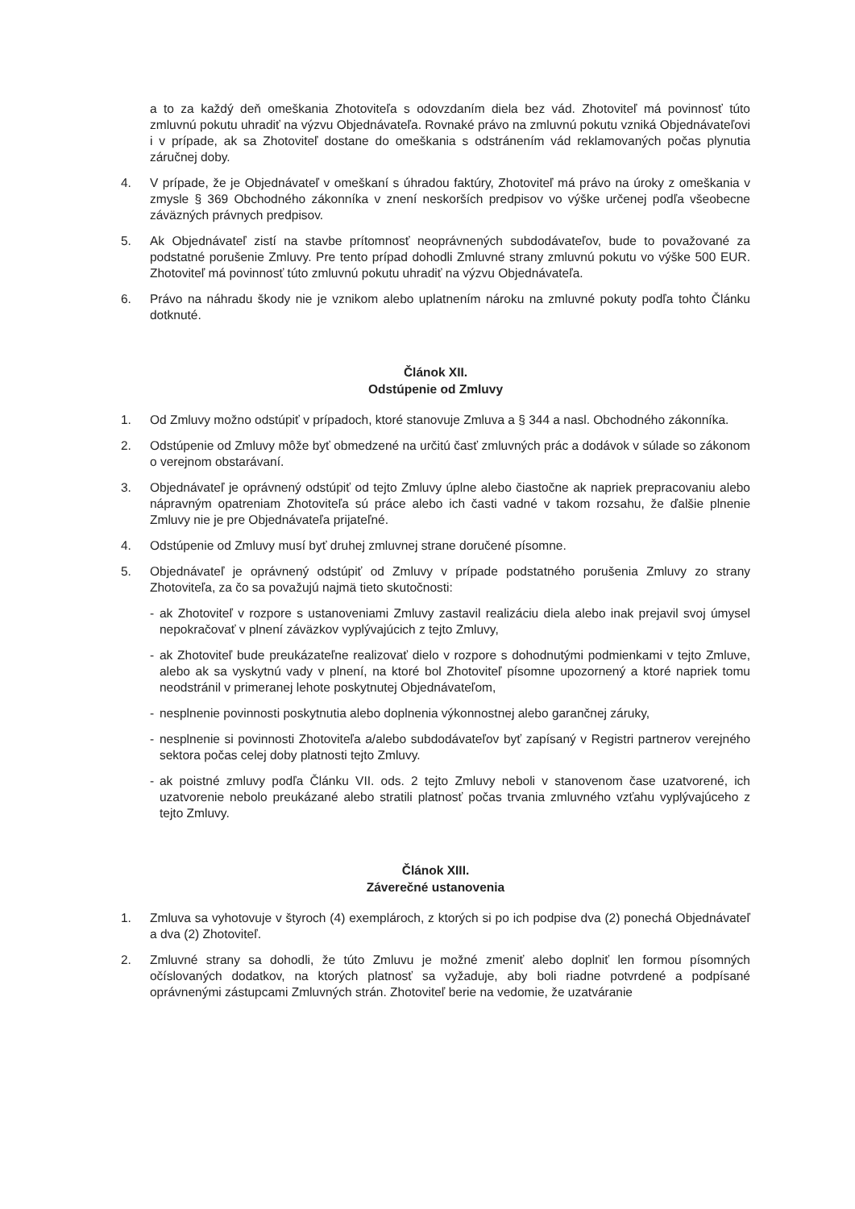a to za každý deň omeškania Zhotoviteľa s odovzdaním diela bez vád. Zhotoviteľ má povinnosť túto zmluvnú pokutu uhradiť na výzvu Objednávateľa. Rovnaké právo na zmluvnú pokutu vzniká Objednávateľovi i v prípade, ak sa Zhotoviteľ dostane do omeškania s odstránením vád reklamovaných počas plynutia záručnej doby.
4. V prípade, že je Objednávateľ v omeškaní s úhradou faktúry, Zhotoviteľ má právo na úroky z omeškania v zmysle § 369 Obchodného zákonníka v znení neskorších predpisov vo výške určenej podľa všeobecne záväzných právnych predpisov.
5. Ak Objednávateľ zistí na stavbe prítomnosť neoprávnených subdodávateľov, bude to považované za podstatné porušenie Zmluvy. Pre tento prípad dohodli Zmluvné strany zmluvnú pokutu vo výške 500 EUR. Zhotoviteľ má povinnosť túto zmluvnú pokutu uhradiť na výzvu Objednávateľa.
6. Právo na náhradu škody nie je vznikom alebo uplatnením nároku na zmluvné pokuty podľa tohto Článku dotknuté.
Článok XII.
Odstúpenie od Zmluvy
1. Od Zmluvy možno odstúpiť v prípadoch, ktoré stanovuje Zmluva a § 344 a nasl. Obchodného zákonníka.
2. Odstúpenie od Zmluvy môže byť obmedzené na určitú časť zmluvných prác a dodávok v súlade so zákonom o verejnom obstarávaní.
3. Objednávateľ je oprávnený odstúpiť od tejto Zmluvy úplne alebo čiastočne ak napriek prepracovaniu alebo nápravným opatreniam Zhotoviteľa sú práce alebo ich časti vadné v takom rozsahu, že ďalšie plnenie Zmluvy nie je pre Objednávateľa prijateľné.
4. Odstúpenie od Zmluvy musí byť druhej zmluvnej strane doručené písomne.
5. Objednávateľ je oprávnený odstúpiť od Zmluvy v prípade podstatného porušenia Zmluvy zo strany Zhotoviteľa, za čo sa považujú najmä tieto skutočnosti:
- ak Zhotoviteľ v rozpore s ustanoveniami Zmluvy zastavil realizáciu diela alebo inak prejavil svoj úmysel nepokračovať v plnení záväzkov vyplývajúcich z tejto Zmluvy,
- ak Zhotoviteľ bude preukázateľne realizovať dielo v rozpore s dohodnutými podmienkami v tejto Zmluve, alebo ak sa vyskytnú vady v plnení, na ktoré bol Zhotoviteľ písomne upozornený a ktoré napriek tomu neodstránil v primeranej lehote poskytnutej Objednávateľom,
- nesplnenie povinnosti poskytnutia alebo doplnenia výkonnostnej alebo garančnej záruky,
- nesplnenie si povinnosti Zhotoviteľa a/alebo subdodávateľov byť zapísaný v Registri partnerov verejného sektora počas celej doby platnosti tejto Zmluvy.
- ak poistné zmluvy podľa Článku VII. ods. 2 tejto Zmluvy neboli v stanovenom čase uzatvorené, ich uzatvorenie nebolo preukázané alebo stratili platnosť počas trvania zmluvného vzťahu vyplývajúceho z tejto Zmluvy.
Článok XIII.
Záverečné ustanovenia
1. Zmluva sa vyhotovuje v štyroch (4) exemplároch, z ktorých si po ich podpise dva (2) ponechá Objednávateľ a dva (2) Zhotoviteľ.
2. Zmluvné strany sa dohodli, že túto Zmluvu je možné zmeniť alebo doplniť len formou písomných očíslovaných dodatkov, na ktorých platnosť sa vyžaduje, aby boli riadne potvrdené a podpísané oprávnenými zástupcami Zmluvných strán. Zhotoviteľ berie na vedomie, že uzatváranie